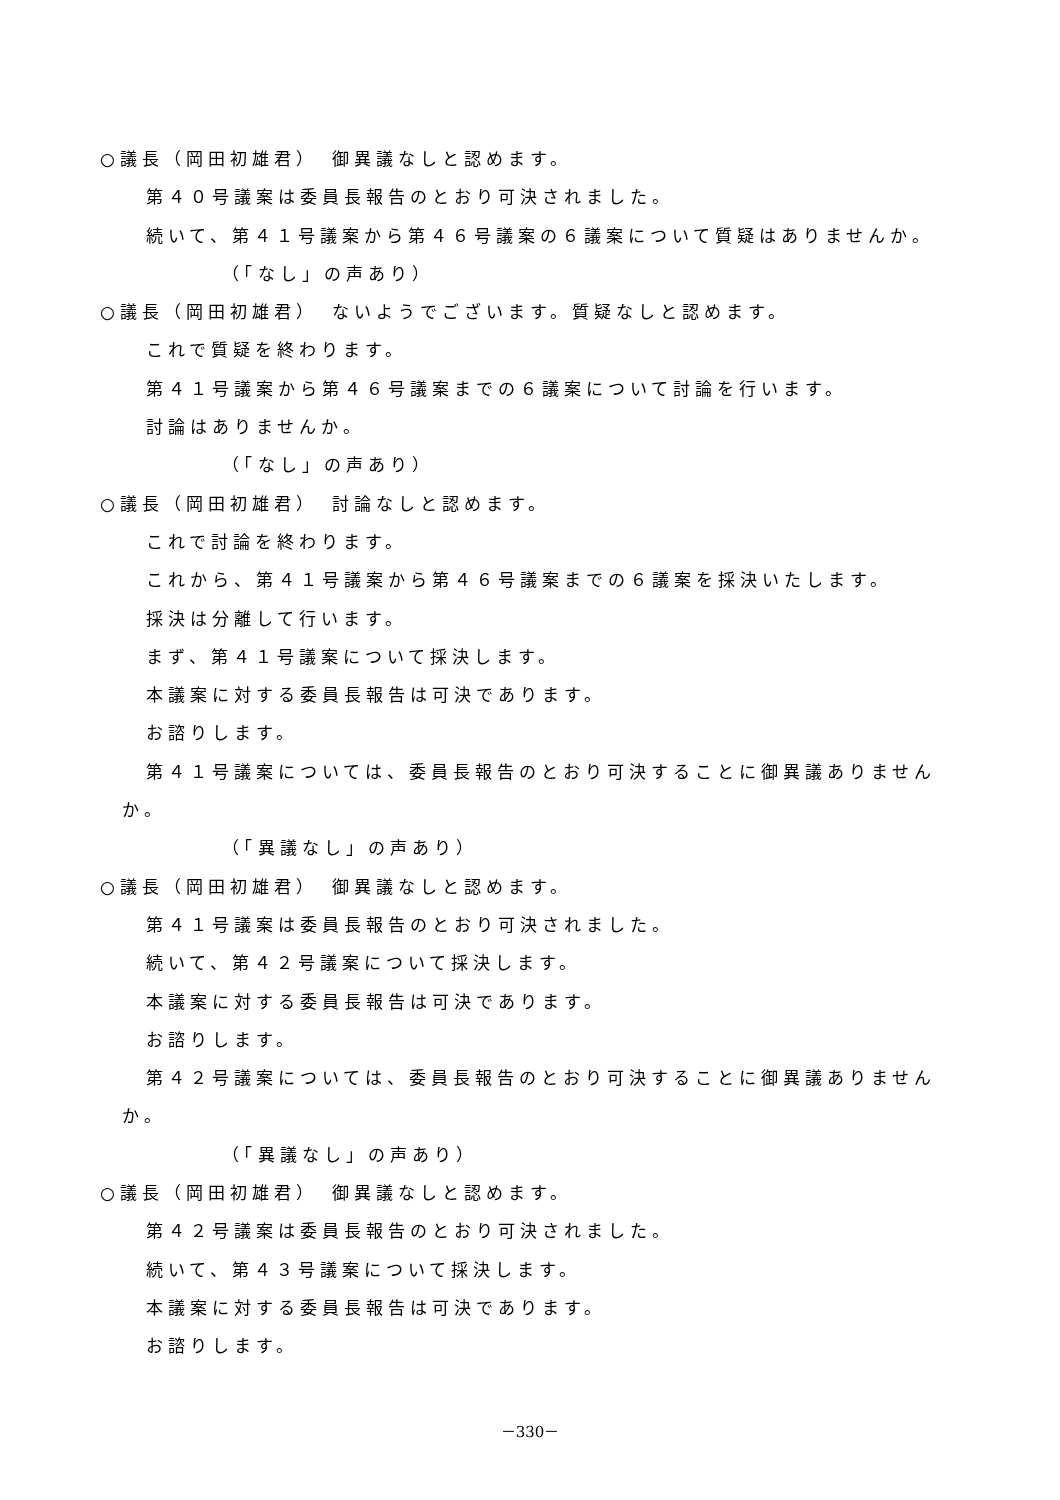○議長（岡田初雄君）　御異議なしと認めます。
第４０号議案は委員長報告のとおり可決されました。
続いて、第４１号議案から第４６号議案の６議案について質疑はありませんか。
（「なし」の声あり）
○議長（岡田初雄君）　ないようでございます。質疑なしと認めます。
これで質疑を終わります。
第４１号議案から第４６号議案までの６議案について討論を行います。
討論はありませんか。
（「なし」の声あり）
○議長（岡田初雄君）　討論なしと認めます。
これで討論を終わります。
これから、第４１号議案から第４６号議案までの６議案を採決いたします。
採決は分離して行います。
まず、第４１号議案について採決します。
本議案に対する委員長報告は可決であります。
お諮りします。
第４１号議案については、委員長報告のとおり可決することに御異議ありません
か。
（「異議なし」の声あり）
○議長（岡田初雄君）　御異議なしと認めます。
第４１号議案は委員長報告のとおり可決されました。
続いて、第４２号議案について採決します。
本議案に対する委員長報告は可決であります。
お諮りします。
第４２号議案については、委員長報告のとおり可決することに御異議ありません
か。
（「異議なし」の声あり）
○議長（岡田初雄君）　御異議なしと認めます。
第４２号議案は委員長報告のとおり可決されました。
続いて、第４３号議案について採決します。
本議案に対する委員長報告は可決であります。
お諮りします。
－330－